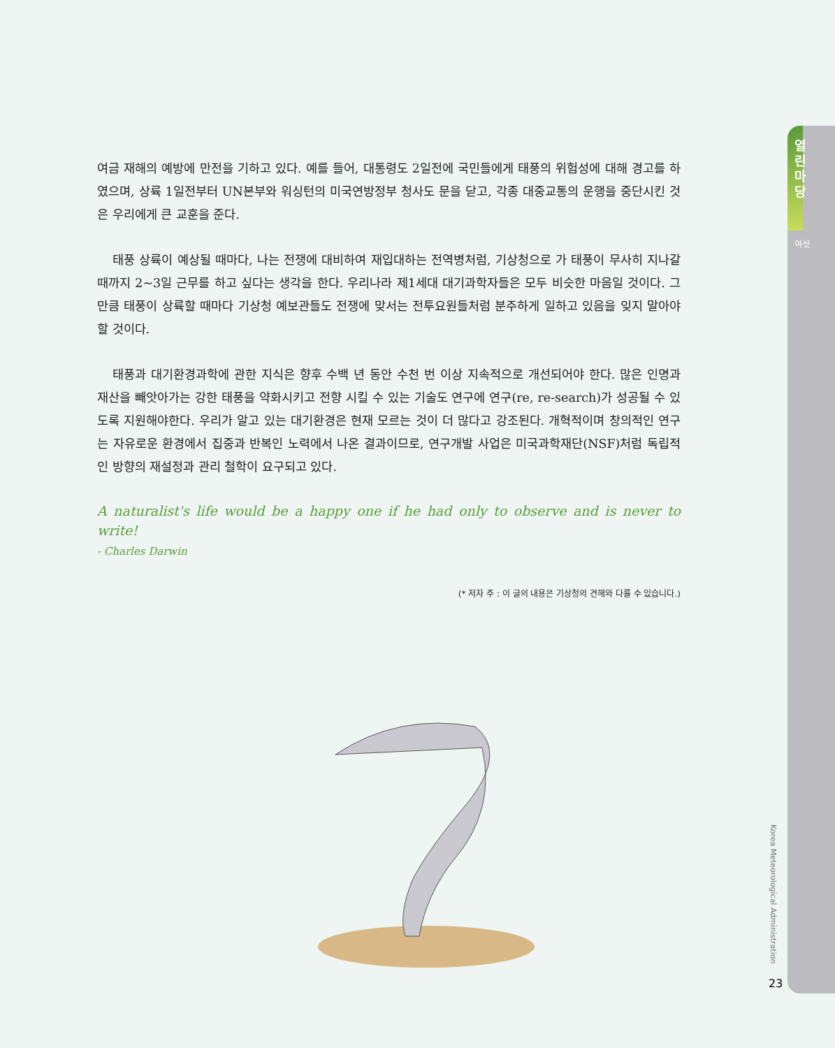열린마당
여섯
여금 재해의 예방에 만전을 기하고 있다. 예를 들어, 대통령도 2일전에 국민들에게 태풍의 위험성에 대해 경고를 하였으며, 상륙 1일전부터 UN본부와 워싱턴의 미국연방정부 청사도 문을 닫고, 각종 대중교통의 운행을 중단시킨 것은 우리에게 큰 교훈을 준다.
태풍 상륙이 예상될 때마다, 나는 전쟁에 대비하여 재입대하는 전역병처럼, 기상청으로 가 태풍이 무사히 지나갈 때까지 2~3일 근무를 하고 싶다는 생각을 한다. 우리나라 제1세대 대기과학자들은 모두 비슷한 마음일 것이다. 그만큼 태풍이 상륙할 때마다 기상청 예보관들도 전쟁에 맞서는 전투요원들처럼 분주하게 일하고 있음을 잊지 말아야 할 것이다.
태풍과 대기환경과학에 관한 지식은 향후 수백 년 동안 수천 번 이상 지속적으로 개선되어야 한다. 많은 인명과 재산을 빼앗아가는 강한 태풍을 약화시키고 전향 시킬 수 있는 기술도 연구에 연구(re, re-search)가 성공될 수 있도록 지원해야한다. 우리가 알고 있는 대기환경은 현재 모르는 것이 더 많다고 강조된다. 개혁적이며 창의적인 연구는 자유로운 환경에서 집중과 반복인 노력에서 나온 결과이므로, 연구개발 사업은 미국과학재단(NSF)처럼 독립적인 방향의 재설정과 관리 철학이 요구되고 있다.
A naturalist's life would be a happy one if he had only to observe and is never to write!
- Charles Darwin
(* 저자 주 : 이 글의 내용은 기상청의 견해와 다를 수 있습니다.)
Korea Meteorological Administration
23